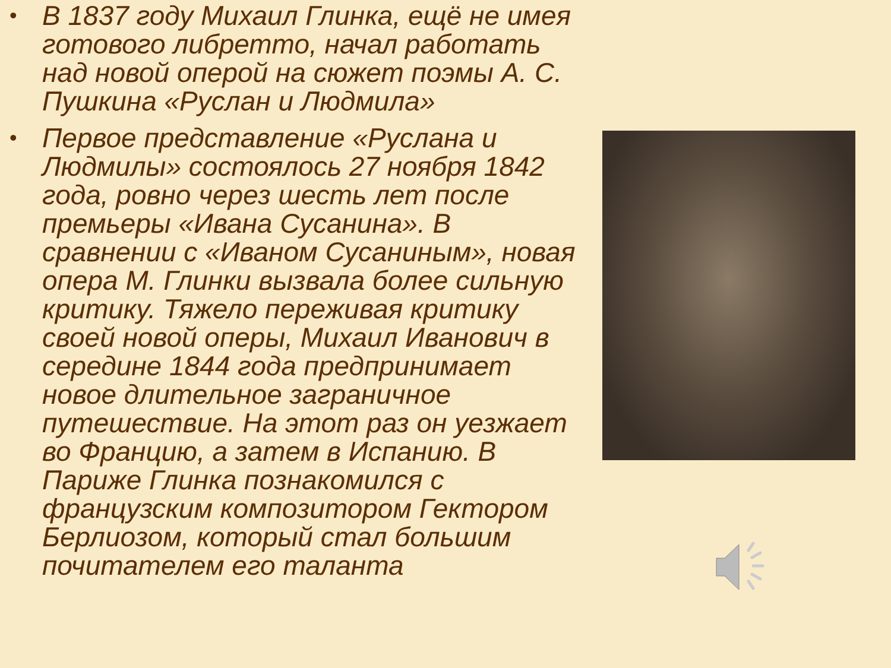• В 1837 году Михаил Глинка, ещё не имея готового либретто, начал работать над новой оперой на сюжет поэмы А. С. Пушкина «Руслан и Людмила»
• Первое представление «Руслана и Людмилы» состоялось 27 ноября 1842 года, ровно через шесть лет после премьеры «Ивана Сусанина». В сравнении с «Иваном Сусаниным», новая опера М. Глинки вызвала более сильную критику. Тяжело переживая критику своей новой оперы, Михаил Иванович в середине 1844 года предпринимает новое длительное заграничное путешествие. На этот раз он уезжает во Францию, а затем в Испанию. В Париже Глинка познакомился с французским композитором Гектором Берлиозом, который стал большим почитателем его таланта